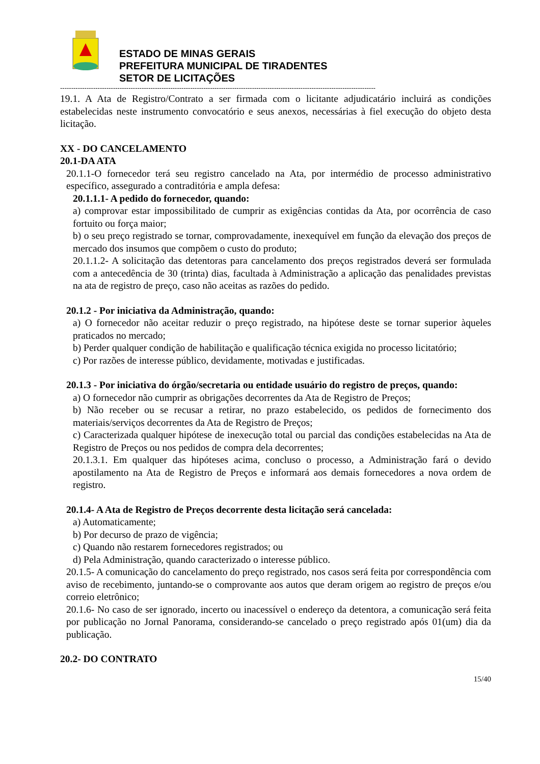ESTADO DE MINAS GERAIS
PREFEITURA MUNICIPAL DE TIRADENTES
SETOR DE LICITAÇÕES
-----------------------------------------------------------------------------------------------------------------------------------------------
19.1. A Ata de Registro/Contrato a ser firmada com o licitante adjudicatário incluirá as condições estabelecidas neste instrumento convocatório e seus anexos, necessárias à fiel execução do objeto desta licitação.
XX - DO CANCELAMENTO
20.1-DA ATA
20.1.1-O fornecedor terá seu registro cancelado na Ata, por intermédio de processo administrativo específico, assegurado a contraditória e ampla defesa:
20.1.1.1- A pedido do fornecedor, quando:
a) comprovar estar impossibilitado de cumprir as exigências contidas da Ata, por ocorrência de caso fortuito ou força maior;
b) o seu preço registrado se tornar, comprovadamente, inexequível em função da elevação dos preços de mercado dos insumos que compõem o custo do produto;
20.1.1.2- A solicitação das detentoras para cancelamento dos preços registrados deverá ser formulada com a antecedência de 30 (trinta) dias, facultada à Administração a aplicação das penalidades previstas na ata de registro de preço, caso não aceitas as razões do pedido.
20.1.2 - Por iniciativa da Administração, quando:
a) O fornecedor não aceitar reduzir o preço registrado, na hipótese deste se tornar superior àqueles praticados no mercado;
b) Perder qualquer condição de habilitação e qualificação técnica exigida no processo licitatório;
c) Por razões de interesse público, devidamente, motivadas e justificadas.
20.1.3 - Por iniciativa do órgão/secretaria ou entidade usuário do registro de preços, quando:
a) O fornecedor não cumprir as obrigações decorrentes da Ata de Registro de Preços;
b) Não receber ou se recusar a retirar, no prazo estabelecido, os pedidos de fornecimento dos materiais/serviços decorrentes da Ata de Registro de Preços;
c) Caracterizada qualquer hipótese de inexecução total ou parcial das condições estabelecidas na Ata de Registro de Preços ou nos pedidos de compra dela decorrentes;
20.1.3.1. Em qualquer das hipóteses acima, concluso o processo, a Administração fará o devido apostilamento na Ata de Registro de Preços e informará aos demais fornecedores a nova ordem de registro.
20.1.4- A Ata de Registro de Preços decorrente desta licitação será cancelada:
a) Automaticamente;
b) Por decurso de prazo de vigência;
c) Quando não restarem fornecedores registrados; ou
d) Pela Administração, quando caracterizado o interesse público.
20.1.5- A comunicação do cancelamento do preço registrado, nos casos será feita por correspondência com aviso de recebimento, juntando-se o comprovante aos autos que deram origem ao registro de preços e/ou correio eletrônico;
20.1.6- No caso de ser ignorado, incerto ou inacessível o endereço da detentora, a comunicação será feita por publicação no Jornal Panorama, considerando-se cancelado o preço registrado após 01(um) dia da publicação.
20.2- DO CONTRATO
15/40